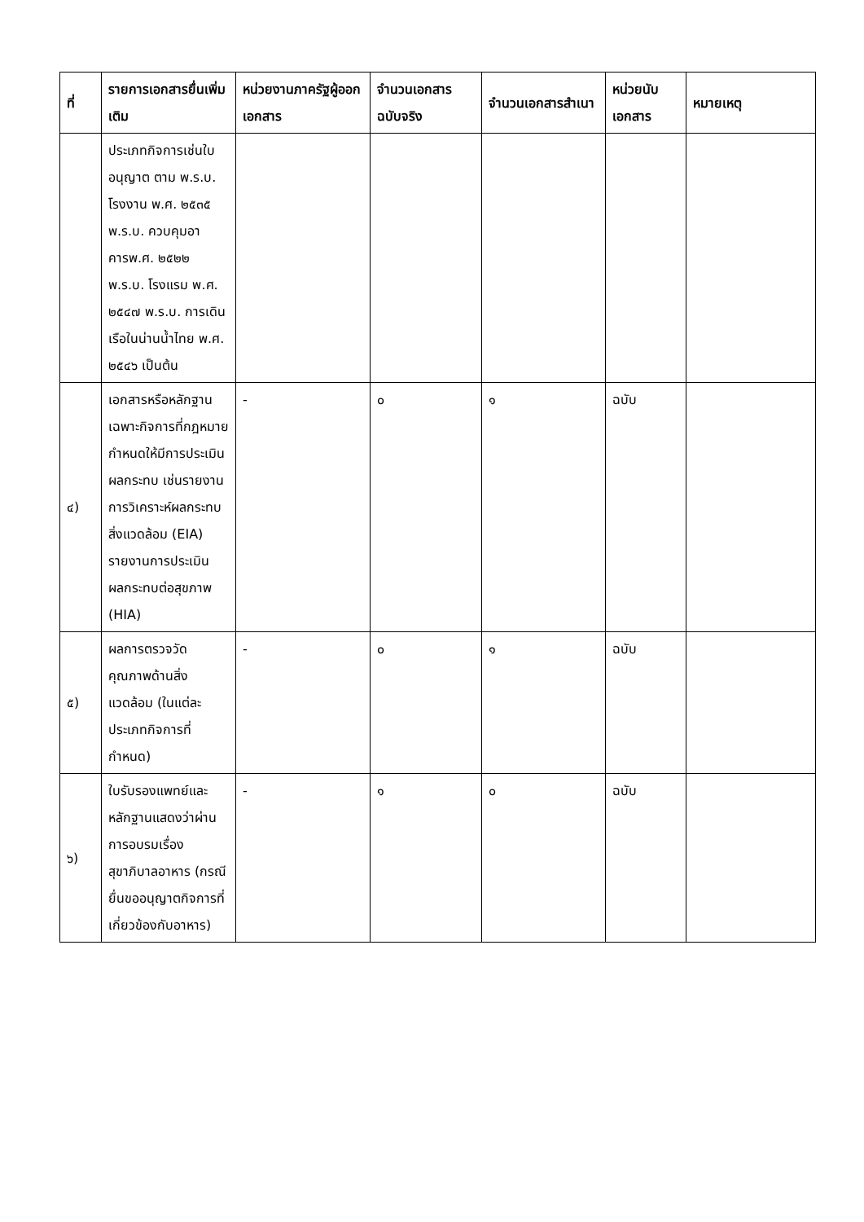| ที่ | รายการเอกสารยื่นเพิ่มเติม | หน่วยงานภาครัฐผู้ออกเอกสาร | จำนวนเอกสารฉบับจริง | จำนวนเอกสารสำเนา | หน่วยนับเอกสาร | หมายเหตุ |
| --- | --- | --- | --- | --- | --- | --- |
| | ประเภทกิจการเช่นใบอนุญาต ตาม พ.ร.บ. โรงงาน พ.ศ. ๒๕๓๕ พ.ร.บ. ควบคุมอาคารพ.ศ. ๒๕๒๒ พ.ร.บ. โรงแรม พ.ศ. ๒๕๔๗ พ.ร.บ. การเดินเรือในน่านน้ำไทย พ.ศ. ๒๕๔๖ เป็นต้น | | | | | |
| ๔) | เอกสารหรือหลักฐานเฉพาะกิจการที่กฎหมายกำหนดให้มีการประเมินผลกระทบ เช่นรายงานการวิเคราะห์ผลกระทบสิ่งแวดล้อม (EIA) รายงานการประเมินผลกระทบต่อสุขภาพ (HIA) | - | ๐ | ๑ | ฉบับ | |
| ๕) | ผลการตรวจวัดคุณภาพด้านสิ่งแวดล้อม (ในแต่ละประเภทกิจการที่กำหนด) | - | ๐ | ๑ | ฉบับ | |
| ๖) | ใบรับรองแพทย์และหลักฐานแสดงว่าผ่านการอบรมเรื่องสุขาภิบาลอาหาร (กรณียื่นขออนุญาตกิจการที่เกี่ยวข้องกับอาหาร) | - | ๑ | ๐ | ฉบับ | |